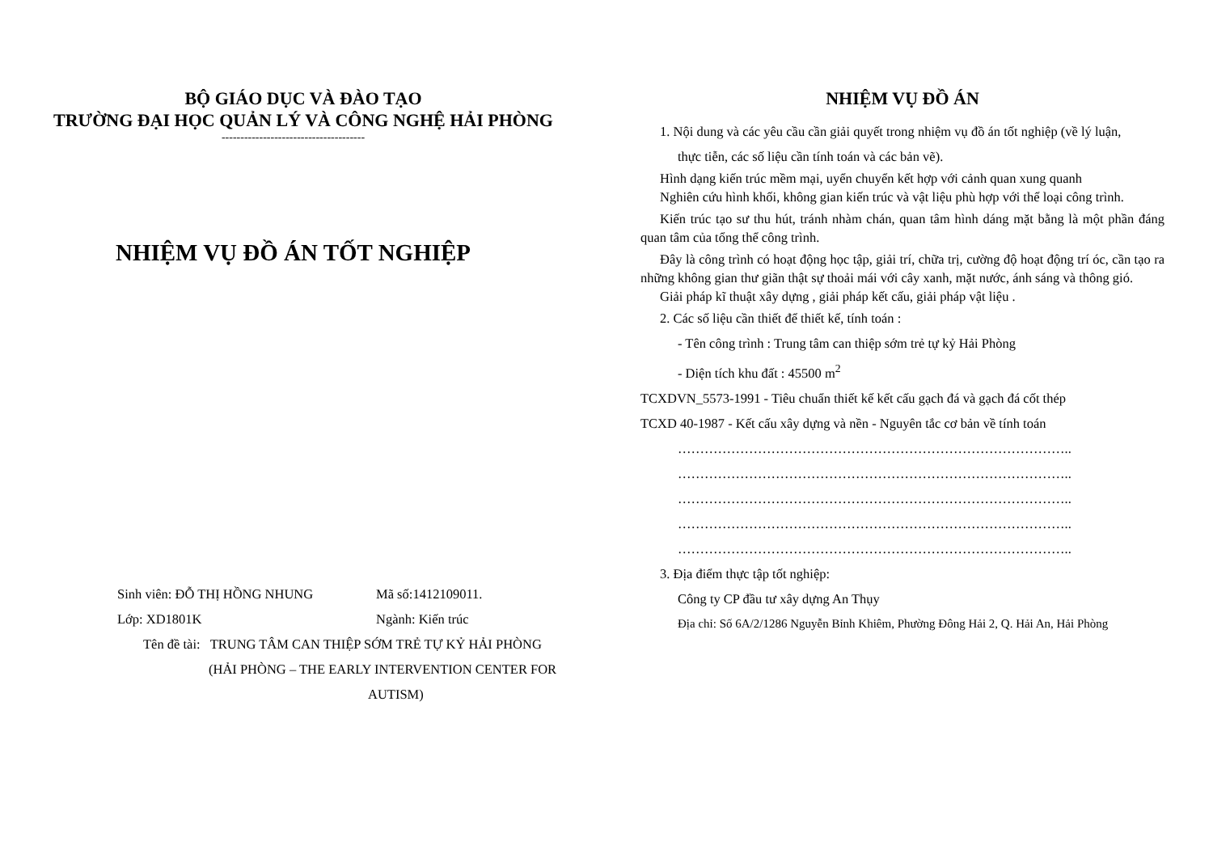BỘ GIÁO DỤC VÀ ĐÀO TẠO
TRƯỜNG ĐẠI HỌC QUẢN LÝ VÀ CÔNG NGHỆ HẢI PHÒNG
--------------------------------------
NHIỆM VỤ ĐỒ ÁN TỐT NGHIỆP
Sinh viên: ĐỖ THỊ HỒNG NHUNG Mã số:1412109011.
Lớp: XD1801K Ngành: Kiến trúc
Tên đề tài: TRUNG TÂM CAN THIỆP SỚM TRẺ TỰ KỶ HẢI PHÒNG
(HẢI PHÒNG – THE EARLY INTERVENTION CENTER FOR
AUTISM)
NHIỆM VỤ ĐỒ ÁN
1. Nội dung và các yêu cầu cần giải quyết trong nhiệm vụ đồ án tốt nghiệp (về lý luận,
thực tiễn, các số liệu cần tính toán và các bản vẽ).
Hình dạng kiến trúc mềm mại, uyển chuyển kết hợp với cảnh quan xung quanh
Nghiên cứu hình khối, không gian kiến trúc và vật liệu phù hợp với thể loại công trình.
Kiến trúc tạo sư thu hút, tránh nhàm chán, quan tâm hình dáng mặt bằng là một phần đáng quan tâm của tổng thể công trình.
Đây là công trình có hoạt động học tập, giải trí, chữa trị, cường độ hoạt động trí óc, cần tạo ra những không gian thư giãn thật sự thoải mái với cây xanh, mặt nước, ánh sáng và thông gió.
Giải pháp kĩ thuật xây dựng , giải pháp kết cấu, giải pháp vật liệu .
2. Các số liệu cần thiết để thiết kế, tính toán :
- Tên công trình : Trung tâm can thiệp sớm trẻ tự kỷ Hải Phòng
- Diện tích khu đất : 45500 m<sup>2</sup>
TCXDVN_5573-1991 - Tiêu chuẩn thiết kế kết cấu gạch đá và gạch đá cốt thép
TCXD 40-1987 - Kết cấu xây dựng và nền - Nguyên tắc cơ bản về tính toán
……………………………………………………………………………..
……………………………………………………………………………..
……………………………………………………………………………..
……………………………………………………………………………..
……………………………………………………………………………..
3. Địa điểm thực tập tốt nghiệp:
Công ty CP đầu tư xây dựng An Thụy
Địa chỉ: Số 6A/2/1286 Nguyễn Bỉnh Khiêm, Phường Đông Hải 2, Q. Hải An, Hải Phòng